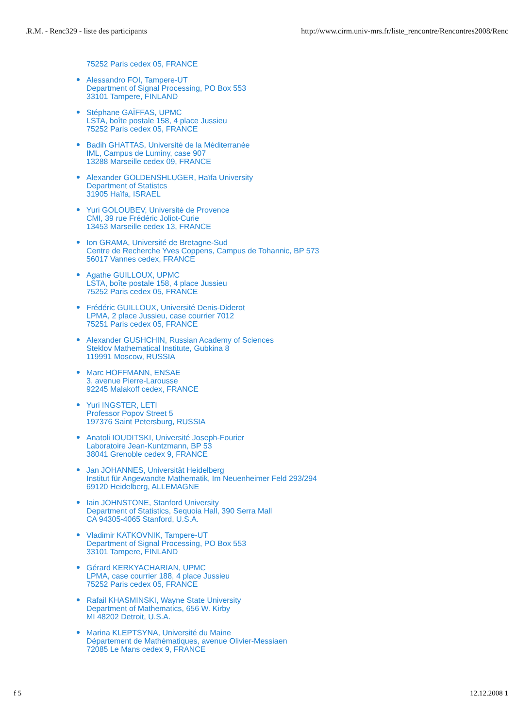.R.M. - Renc329 - liste des participants http://www.cirm.univ-mrs.fr/liste_rencontre/Rencontres2008/Renc
75252 Paris cedex 05, FRANCE
Alessandro FOI, Tampere-UT
Department of Signal Processing, PO Box 553
33101 Tampere, FINLAND
Stéphane GAÏFFAS, UPMC
LSTA, boîte postale 158, 4 place Jussieu
75252 Paris cedex 05, FRANCE
Badih GHATTAS, Université de la Méditerranée
IML, Campus de Luminy, case 907
13288 Marseille cedex 09, FRANCE
Alexander GOLDENSHLUGER, Haïfa University
Department of Statistcs
31905 Haïfa, ISRAEL
Yuri GOLOUBEV, Université de Provence
CMI, 39 rue Frédéric Joliot-Curie
13453 Marseille cedex 13, FRANCE
Ion GRAMA, Université de Bretagne-Sud
Centre de Recherche Yves Coppens, Campus de Tohannic, BP 573
56017 Vannes cedex, FRANCE
Agathe GUILLOUX, UPMC
LSTA, boîte postale 158, 4 place Jussieu
75252 Paris cedex 05, FRANCE
Frédéric GUILLOUX, Université Denis-Diderot
LPMA, 2 place Jussieu, case courrier 7012
75251 Paris cedex 05, FRANCE
Alexander GUSHCHIN, Russian Academy of Sciences
Steklov Mathematical Institute, Gubkina 8
119991 Moscow, RUSSIA
Marc HOFFMANN, ENSAE
3, avenue Pierre-Larousse
92245 Malakoff cedex, FRANCE
Yuri INGSTER, LETI
Professor Popov Street 5
197376 Saint Petersburg, RUSSIA
Anatoli IOUDITSKI, Université Joseph-Fourier
Laboratoire Jean-Kuntzmann, BP 53
38041 Grenoble cedex 9, FRANCE
Jan JOHANNES, Universität Heidelberg
Institut für Angewandte Mathematik, Im Neuenheimer Feld 293/294
69120 Heidelberg, ALLEMAGNE
Iain JOHNSTONE, Stanford University
Department of Statistics, Sequoia Hall, 390 Serra Mall
CA 94305-4065 Stanford, U.S.A.
Vladimir KATKOVNIK, Tampere-UT
Department of Signal Processing, PO Box 553
33101 Tampere, FINLAND
Gérard KERKYACHARIAN, UPMC
LPMA, case courrier 188, 4 place Jussieu
75252 Paris cedex 05, FRANCE
Rafail KHASMINSKI, Wayne State University
Department of Mathematics, 656 W. Kirby
MI 48202 Detroit, U.S.A.
Marina KLEPTSYNA, Université du Maine
Département de Mathématiques, avenue Olivier-Messiaen
72085 Le Mans cedex 9, FRANCE
f 5 12.12.2008 1